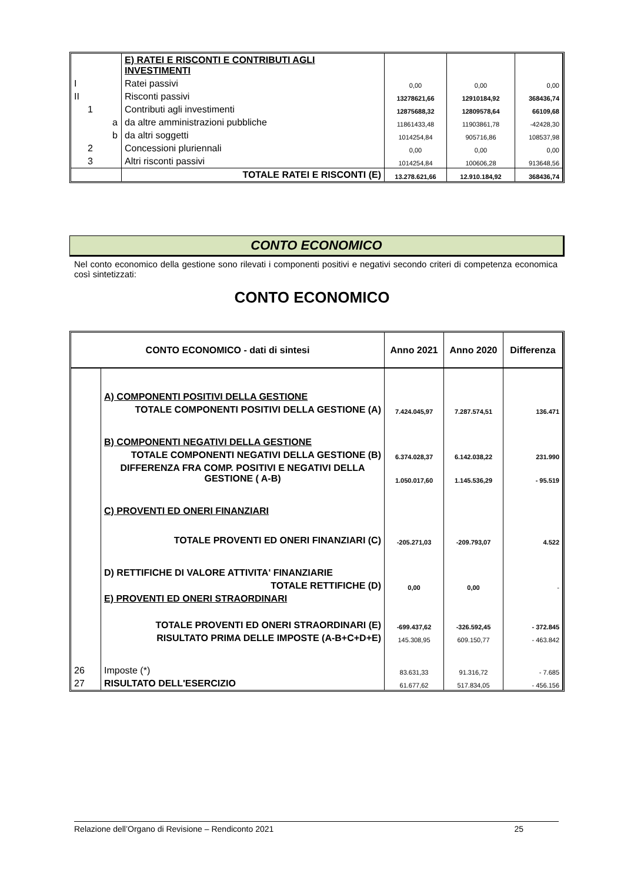| | | E) RATEI E RISCONTI E CONTRIBUTI AGLI INVESTIMENTI | | | |
| I | | Ratei passivi | 0,00 | 0,00 | 0,00 |
| II | | Risconti passivi | 13278621,66 | 12910184,92 | 368436,74 |
| 1 | | Contributi agli investimenti | 12875688,32 | 12809578,64 | 66109,68 |
| | a | da altre amministrazioni pubbliche | 11861433,48 | 11903861,78 | -42428,30 |
| | b | da altri soggetti | 1014254,84 | 905716,86 | 108537,98 |
| 2 | | Concessioni pluriennali | 0,00 | 0,00 | 0,00 |
| 3 | | Altri risconti passivi | 1014254,84 | 100606,28 | 913648,56 |
| | | TOTALE RATEI E RISCONTI (E) | 13.278.621,66 | 12.910.184,92 | 368436,74 |
CONTO ECONOMICO
Nel conto economico della gestione sono rilevati i componenti positivi e negativi secondo criteri di competenza economica così sintetizzati:
CONTO ECONOMICO
| CONTO ECONOMICO - dati di sintesi | | Anno 2021 | Anno 2020 | Differenza |
| --- | --- | --- | --- | --- |
| | A) COMPONENTI POSITIVI DELLA GESTIONE | | | |
| | TOTALE COMPONENTI POSITIVI DELLA GESTIONE (A) | 7.424.045,97 | 7.287.574,51 | 136.471 |
| | B) COMPONENTI NEGATIVI DELLA GESTIONE | | | |
| | TOTALE COMPONENTI NEGATIVI DELLA GESTIONE (B) | 6.374.028,37 | 6.142.038,22 | 231.990 |
| | DIFFERENZA FRA COMP. POSITIVI E NEGATIVI DELLA GESTIONE ( A-B) | 1.050.017,60 | 1.145.536,29 | - 95.519 |
| | C) PROVENTI ED ONERI FINANZIARI | | | |
| | TOTALE PROVENTI ED ONERI FINANZIARI (C) | -205.271,03 | -209.793,07 | 4.522 |
| | D) RETTIFICHE DI VALORE ATTIVITA' FINANZIARIE | | | |
| | TOTALE RETTIFICHE (D) | 0,00 | 0,00 | - |
| | E) PROVENTI ED ONERI STRAORDINARI | | | |
| | TOTALE PROVENTI ED ONERI STRAORDINARI (E) | -699.437,62 | -326.592,45 | - 372.845 |
| | RISULTATO PRIMA DELLE IMPOSTE (A-B+C+D+E) | 145.308,95 | 609.150,77 | - 463.842 |
| 26 | Imposte (*) | 83.631,33 | 91.316,72 | - 7.685 |
| 27 | RISULTATO DELL'ESERCIZIO | 61.677,62 | 517.834,05 | - 456.156 |
Relazione dell’Organo di Revisione – Rendiconto 2021 25